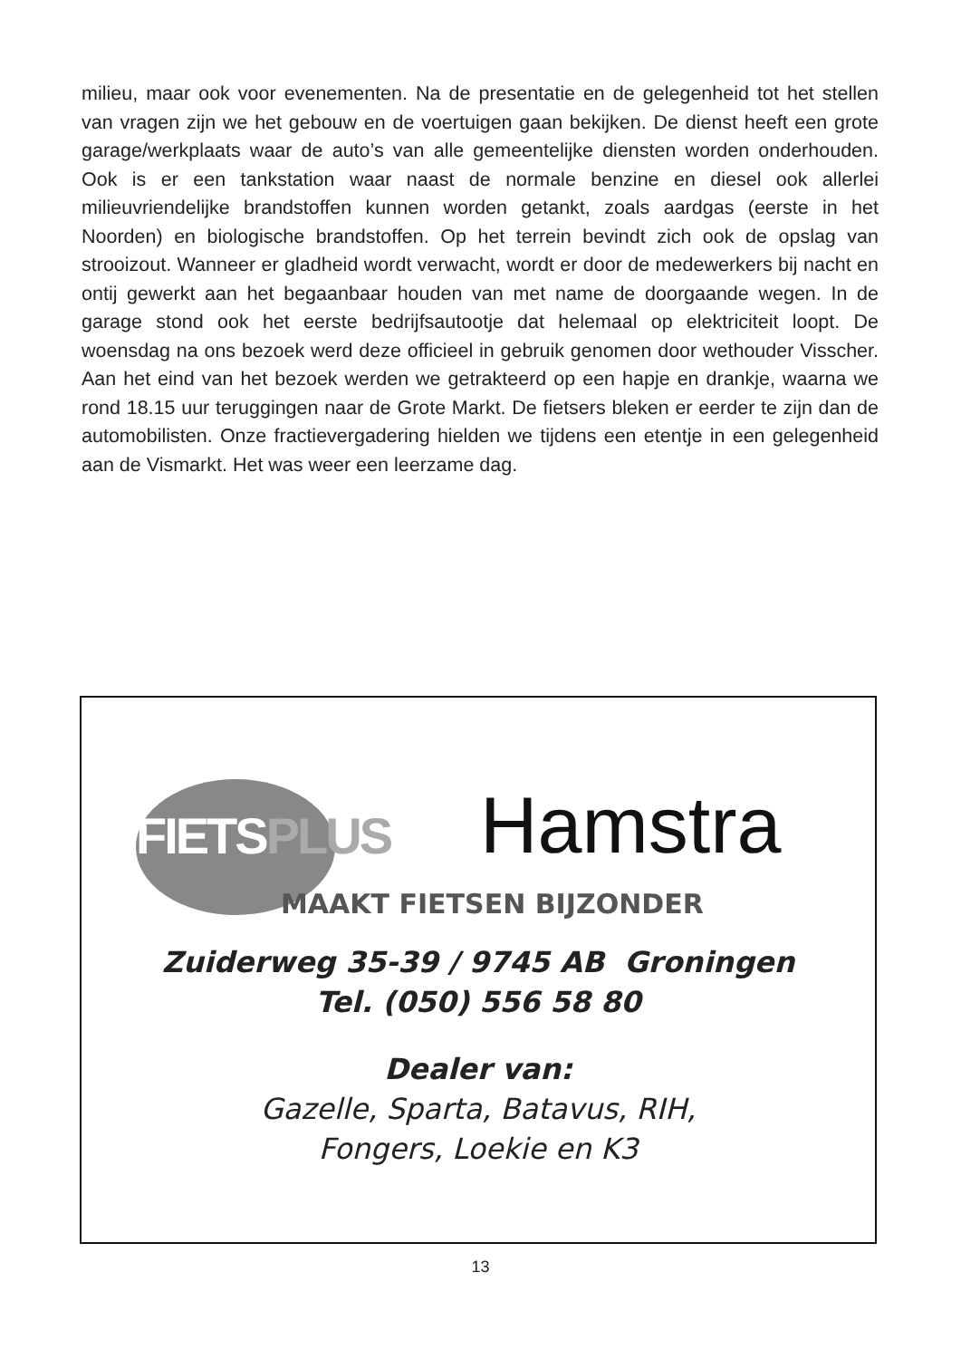milieu, maar ook voor evenementen. Na de presentatie en de gelegenheid tot het stellen van vragen zijn we het gebouw en de voertuigen gaan bekijken. De dienst heeft een grote garage/werkplaats waar de auto’s van alle gemeente­lijke diensten worden onderhouden. Ook is er een tankstation waar naast de normale benzine en diesel ook allerlei milieuvriendelijke brandstoffen kunnen worden getankt, zoals aardgas (eerste in het Noorden) en biologische brand­stoffen. Op het terrein bevindt zich ook de opslag van strooizout. Wanneer er gladheid wordt verwacht, wordt er door de medewerkers bij nacht en ontij gewerkt aan het begaanbaar houden van met name de doorgaande wegen. In de garage stond ook het eerste bedrijfsautootje dat helemaal op elektriciteit loopt. De woensdag na ons bezoek werd deze officieel in gebruik genomen door wethouder Visscher. Aan het eind van het bezoek werden we getrakteerd op een hapje en drankje, waarna we rond 18.15 uur teruggingen naar de Grote Markt. De fietsers bleken er eerder te zijn dan de automobilisten. Onze fractie­vergadering hielden we tijdens een etentje in een gelegenheid aan de Vismarkt. Het was weer een leerzame dag.
FIETSPLUS Hamstra
MAAKT FIETSEN BIJZONDER
Zuiderweg 35-39 / 9745 AB Groningen
Tel. (050) 556 58 80
Dealer van:
Gazelle, Sparta, Batavus, RIH,
Fongers, Loekie en K3
13